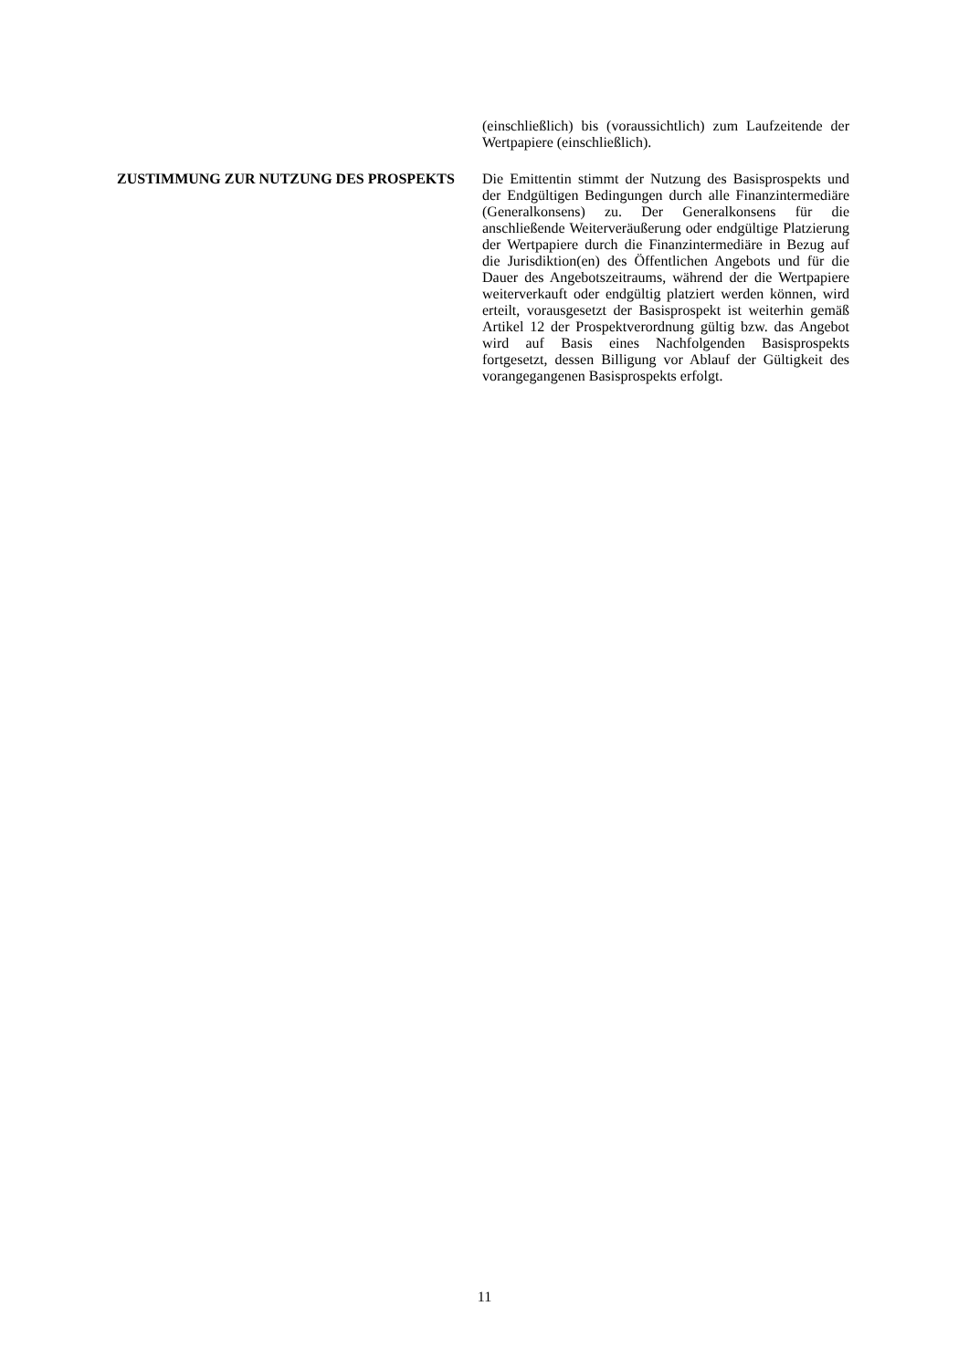(einschließlich) bis (voraussichtlich) zum Laufzeitende der Wertpapiere (einschließlich).
ZUSTIMMUNG ZUR NUTZUNG DES PROSPEKTS Die Emittentin stimmt der Nutzung des Basisprospekts und der Endgültigen Bedingungen durch alle Finanzintermediäre (Generalkonsens) zu. Der Generalkonsens für die anschließende Weiterveräußerung oder endgültige Platzierung der Wertpapiere durch die Finanzintermediäre in Bezug auf die Jurisdiktion(en) des Öffentlichen Angebots und für die Dauer des Angebotszeitraums, während der die Wertpapiere weiterverkauft oder endgültig platziert werden können, wird erteilt, vorausgesetzt der Basisprospekt ist weiterhin gemäß Artikel 12 der Prospektverordnung gültig bzw. das Angebot wird auf Basis eines Nachfolgenden Basisprospekts fortgesetzt, dessen Billigung vor Ablauf der Gültigkeit des vorangegangenen Basisprospekts erfolgt.
11